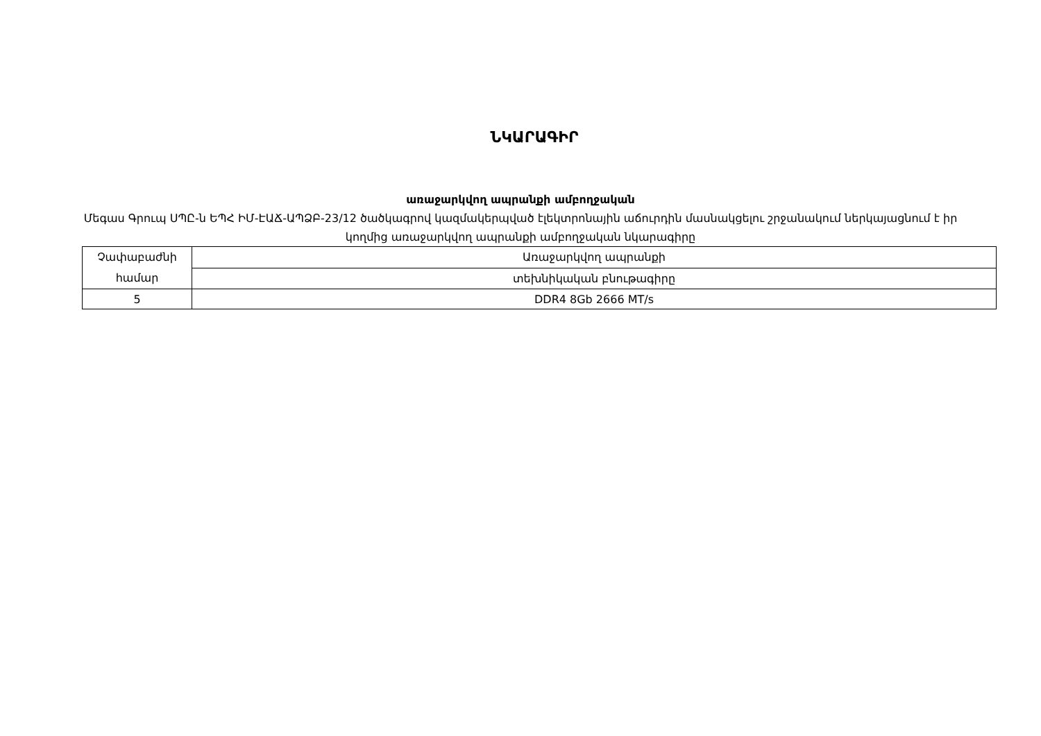ՆԿԱՐԱԳԻՐ
առաջարկվող ապրանքի ամբողջական
Մեգաս Գրուպ ՍՊԸ-ն ԵՊՀ ԻՄ-ԷԱՃ-ԱՊՁԲ-23/12 ծածկագրով կազմակերպված էլեկտրոնային աճուրդին մասնակցելու շրջանակում ներկայացնում է իր կողմից առաջարկվող ապրանքի ամբողջական նկարագիրը
| Չափաբաժնի համար | Առաջարկվող ապրանքի |
| | տեխնիկական բնութագիրը |
| 5 | DDR4 8Gb 2666 MT/s |